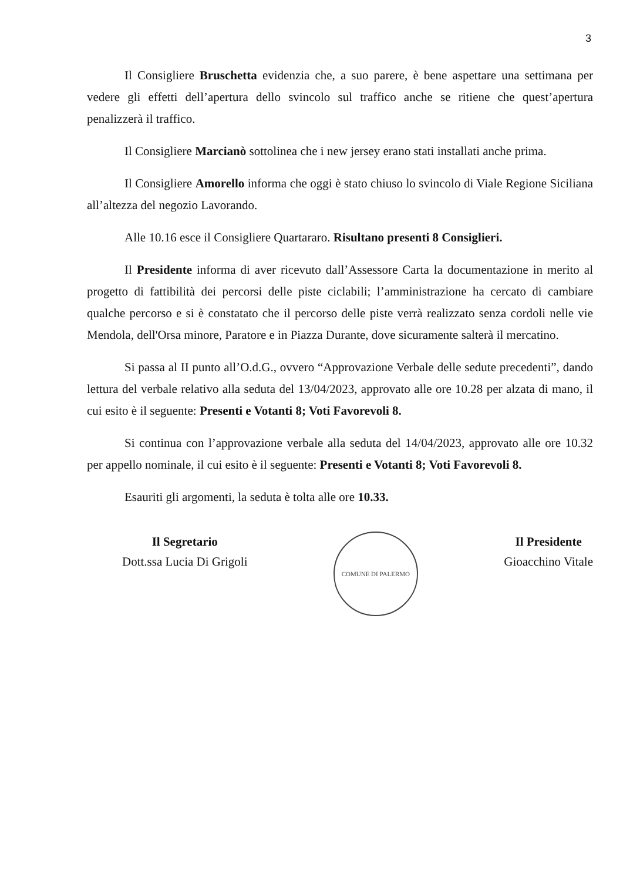3
Il Consigliere Bruschetta evidenzia che, a suo parere, è bene aspettare una settimana per vedere gli effetti dell’apertura dello svincolo sul traffico anche se ritiene che quest’apertura penalizzerà il traffico.
Il Consigliere Marcianò sottolinea che i new jersey erano stati installati anche prima.
Il Consigliere Amorello informa che oggi è stato chiuso lo svincolo di Viale Regione Siciliana all’altezza del negozio Lavorando.
Alle 10.16 esce il Consigliere Quartararo. Risultano presenti 8 Consiglieri.
Il Presidente informa di aver ricevuto dall’Assessore Carta la documentazione in merito al progetto di fattibilità dei percorsi delle piste ciclabili; l’amministrazione ha cercato di cambiare qualche percorso e si è constatato che il percorso delle piste verrà realizzato senza cordoli nelle vie Mendola, dell'Orsa minore, Paratore e in Piazza Durante, dove sicuramente salterà il mercatino.
Si passa al II punto all’O.d.G., ovvero “Approvazione Verbale delle sedute precedenti”, dando lettura del verbale relativo alla seduta del 13/04/2023, approvato alle ore 10.28 per alzata di mano, il cui esito è il seguente: Presenti e Votanti 8; Voti Favorevoli 8.
Si continua con l’approvazione verbale alla seduta del 14/04/2023, approvato alle ore 10.32 per appello nominale, il cui esito è il seguente: Presenti e Votanti 8; Voti Favorevoli 8.
Esauriti gli argomenti, la seduta è tolta alle ore 10.33.
Il Segretario
Dott.ssa Lucia Di Grigoli
COMUNE DI PALERMO
Il Presidente
Gioacchino Vitale